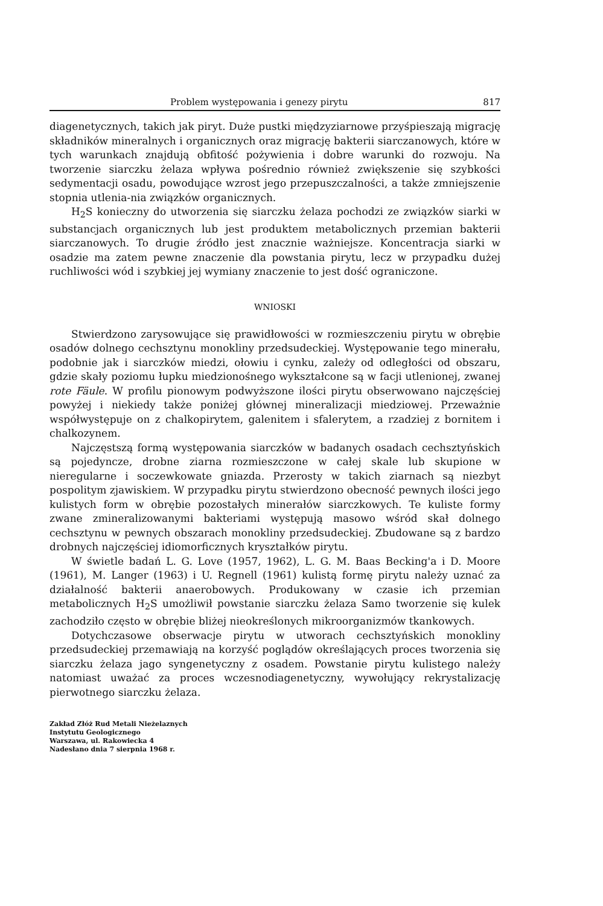Problem występowania i genezy pirytu 817
diagenetycznych, takich jak piryt. Duże pustki międzyziarnowe przyśpieszają migrację składników mineralnych i organicznych oraz migrację bakterii siarczanowych, które w tych warunkach znajdują obfitość pożywienia i dobre warunki do rozwoju. Na tworzenie siarczku żelaza wpływa pośrednio również zwiększenie się szybkości sedymentacji osadu, powodujące wzrost jego przepuszczalności, a także zmniejszenie stopnia utlenia-nia związków organicznych.
H<sub>2</sub>S konieczny do utworzenia się siarczku żelaza pochodzi ze związków siarki w substancjach organicznych lub jest produktem metabolicznych przemian bakterii siarczanowych. To drugie źródło jest znacznie ważniejsze. Koncentracja siarki w osadzie ma zatem pewne znaczenie dla powstania pirytu, lecz w przypadku dużej ruchliwości wód i szybkiej jej wymiany znaczenie to jest dość ograniczone.
WNIOSKI
Stwierdzono zarysowujące się prawidłowości w rozmieszczeniu pirytu w obrębie osadów dolnego cechsztynu monokliny przedsudeckiej. Występowanie tego minerału, podobnie jak i siarczków miedzi, ołowiu i cynku, zależy od odległości od obszaru, gdzie skały poziomu łupku miedzionośnego wykształcone są w facji utlenionej, zwanej rote Fäule. W profilu pionowym podwyższone ilości pirytu obserwowano najczęściej powyżej i niekiedy także poniżej głównej mineralizacji miedziowej. Przeważnie współwystępuje on z chalkopirytem, galenitem i sfalerytem, a rzadziej z bornitem i chalkozynem.
Najczęstszą formą występowania siarczków w badanych osadach cechsztyńskich są pojedyncze, drobne ziarna rozmieszczone w całej skale lub skupione w nieregularne i soczewkowate gniazda. Przerosty w takich ziarnach są niezbyt pospolitym zjawiskiem. W przypadku pirytu stwierdzono obecność pewnych ilości jego kulistych form w obrębie pozostałych minerałów siarczkowych. Te kuliste formy zwane zmineralizowanymi bakteriami występują masowo wśród skał dolnego cechsztynu w pewnych obszarach monokliny przedsudeckiej. Zbudowane są z bardzo drobnych najczęściej idiomorficznych kryształków pirytu.
W świetle badań L. G. Love (1957, 1962), L. G. M. Baas Becking'a i D. Moore (1961), M. Langer (1963) i U. Regnell (1961) kulistą formę pirytu należy uznać za działalność bakterii anaerobowych. Produkowany w czasie ich przemian metabolicznych H<sub>2</sub>S umożliwił powstanie siarczku żelaza Samo tworzenie się kulek zachodziło często w obrębie bliżej nieokreślonych mikroorganizmów tkankowych.
Dotychczasowe obserwacje pirytu w utworach cechsztyńskich monokliny przedsudeckiej przemawiają na korzyść poglądów określających proces tworzenia się siarczku żelaza jago syngenetyczny z osadem. Powstanie pirytu kulistego należy natomiast uważać za proces wczesnodiagenetyczny, wywołujący rekrystalizację pierwotnego siarczku żelaza.
Zakład Złóż Rud Metali Nieżelaznych
Instytutu Geologicznego
Warszawa, ul. Rakowiecka 4
Nadesłano dnia 7 sierpnia 1968 r.